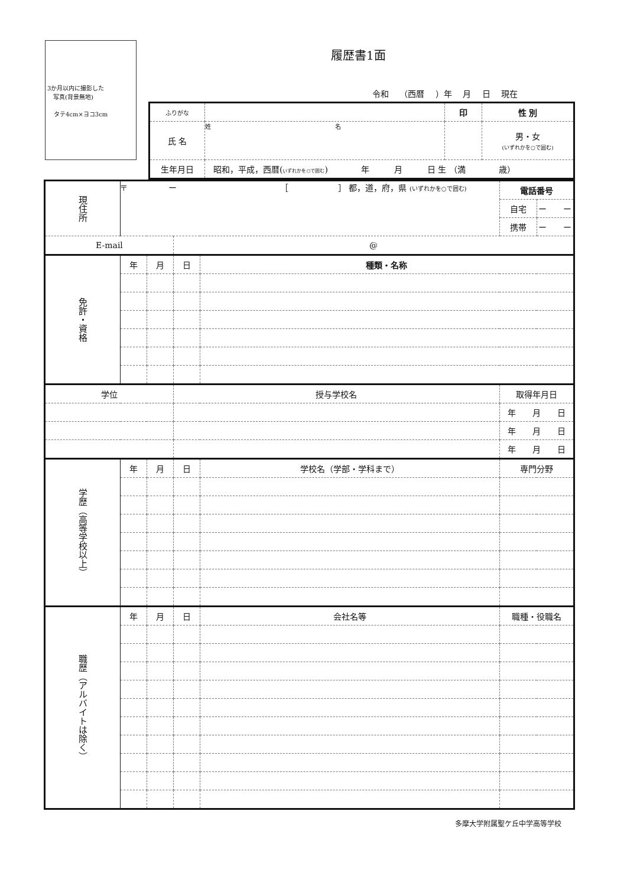3か月以内に撮影した
　写真(背景無地)
タテ4cm×ヨコ3cm
履歴書1面
令和 （西暦 ）年 月 日 現在
| ふりがな | | 印 | 性 別 |
| 氏 名 | 姓 名 | | 男・女 (いずれかを○で囲む) |
| 生年月日 | 昭和，平成，西暦( いずれかを○で囲む ) 年 月 日 生 （満 歳） | | |
| 現住所 | 〒 ー ［ ］ 都，道，府，県 (いずれかを○で囲む) | | | | 電話番号 | |
| | | | | | 自宅 | ー ー |
| | | | | | 携帯 | ー ー |
| E-mail | | | @ | | | |
| 免許・資格 | 年 | 月 | 日 | 種類・名称 | | |
| 学位 | | | 授与学校名 | | 取得年月日 | |
| | | | | | 年 月 日 | |
| | | | | | 年 月 日 | |
| | | | | | 年 月 日 | |
| 学歴（高等学校以上） | 年 | 月 | 日 | 学校名（学部・学科まで） | 専門分野 | |
| 職歴（アルバイトは除く） | 年 | 月 | 日 | 会社名等 | 職種・役職名 | |
多摩大学附属聖ケ丘中学高等学校